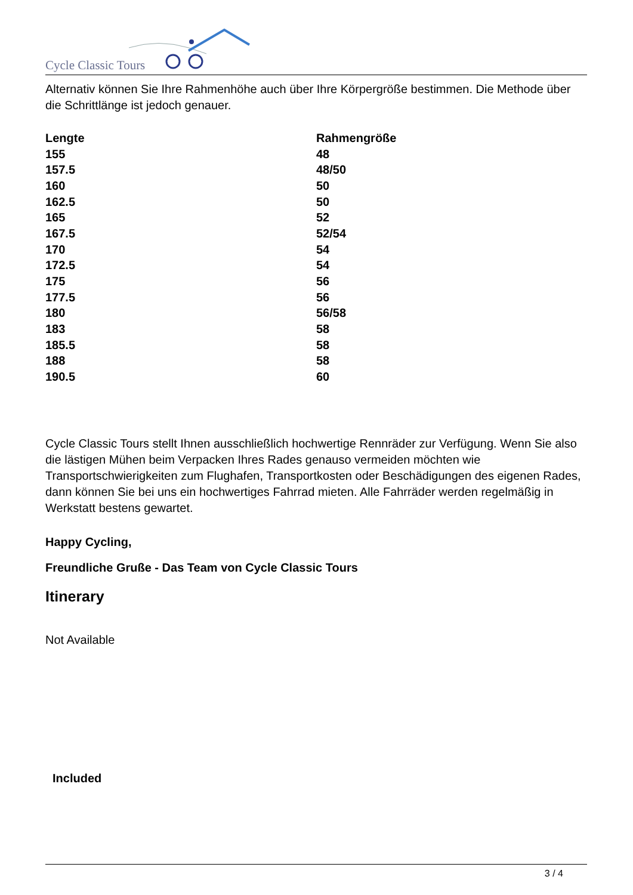Cycle Classic Tours
Alternativ können Sie Ihre Rahmenhöhe auch über Ihre Körpergröße bestimmen. Die Methode über die Schrittlänge ist jedoch genauer.
| Lengte | Rahmengröße |
| --- | --- |
| 155 | 48 |
| 157.5 | 48/50 |
| 160 | 50 |
| 162.5 | 50 |
| 165 | 52 |
| 167.5 | 52/54 |
| 170 | 54 |
| 172.5 | 54 |
| 175 | 56 |
| 177.5 | 56 |
| 180 | 56/58 |
| 183 | 58 |
| 185.5 | 58 |
| 188 | 58 |
| 190.5 | 60 |
Cycle Classic Tours stellt Ihnen ausschließlich hochwertige Rennräder zur Verfügung. Wenn Sie also die lästigen Mühen beim Verpacken Ihres Rades genauso vermeiden möchten wie Transportschwierigkeiten zum Flughafen, Transportkosten oder Beschädigungen des eigenen Rades, dann können Sie bei uns ein hochwertiges Fahrrad mieten. Alle Fahrräder werden regelmäßig in Werkstatt bestens gewartet.
Happy Cycling,
Freundliche Gruße - Das Team von Cycle Classic Tours
Itinerary
Not Available
Included
3 / 4